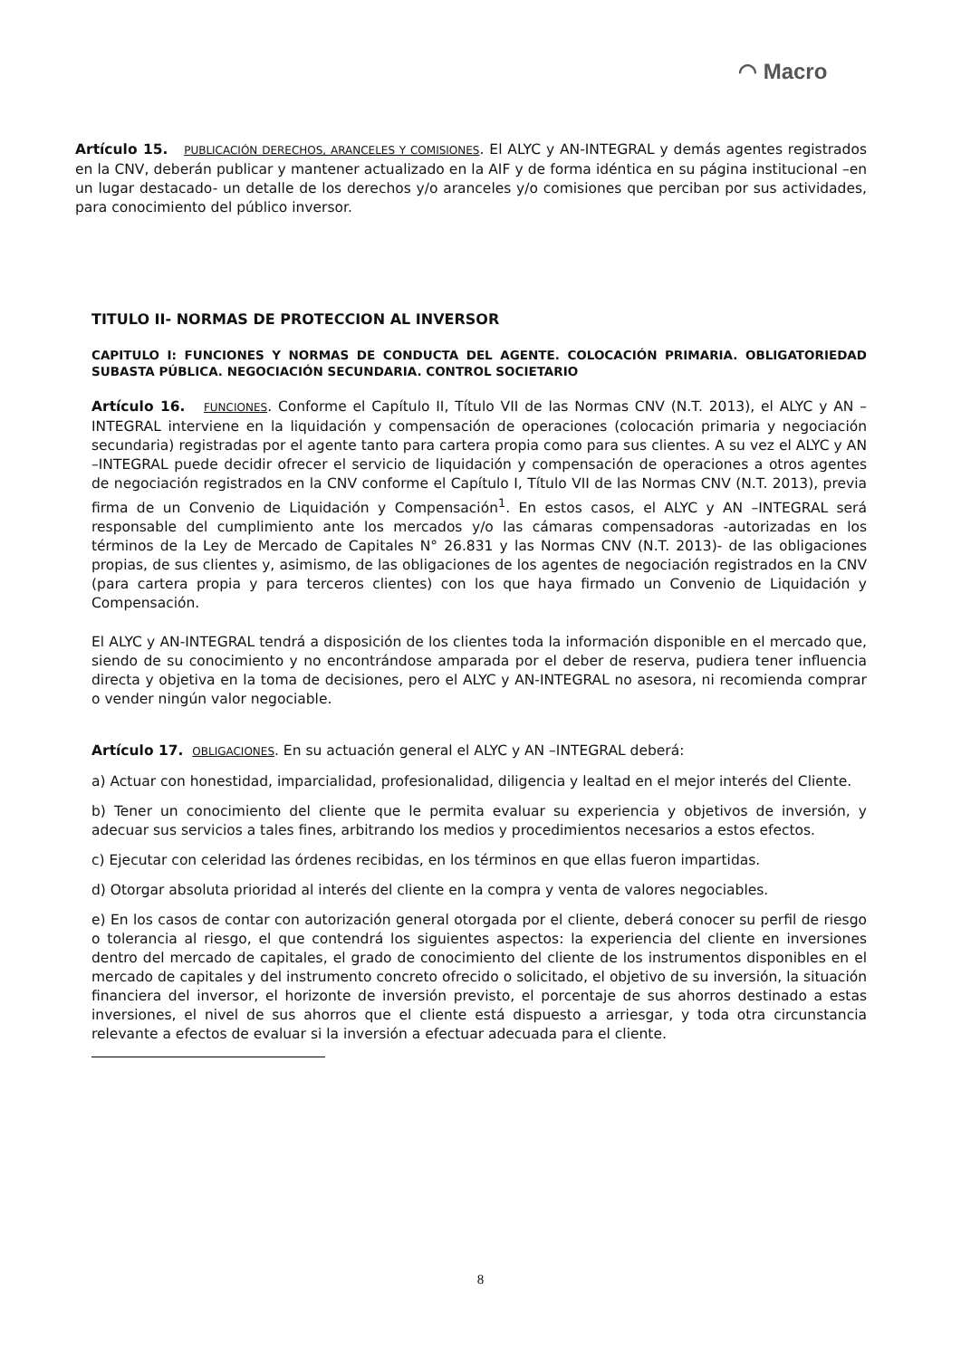◠ Macro
Artículo 15. PUBLICACIÓN DERECHOS, ARANCELES Y COMISIONES. El ALYC y AN-INTEGRAL y demás agentes registrados en la CNV, deberán publicar y mantener actualizado en la AIF y de forma idéntica en su página institucional –en un lugar destacado- un detalle de los derechos y/o aranceles y/o comisiones que perciban por sus actividades, para conocimiento del público inversor.
TITULO II- NORMAS DE PROTECCION AL INVERSOR
CAPITULO I: FUNCIONES Y NORMAS DE CONDUCTA DEL AGENTE. COLOCACIÓN PRIMARIA. OBLIGATORIEDAD SUBASTA PÚBLICA. NEGOCIACIÓN SECUNDARIA. CONTROL SOCIETARIO
Artículo 16. FUNCIONES. Conforme el Capítulo II, Título VII de las Normas CNV (N.T. 2013), el ALYC y AN –INTEGRAL interviene en la liquidación y compensación de operaciones (colocación primaria y negociación secundaria) registradas por el agente tanto para cartera propia como para sus clientes. A su vez el ALYC y AN –INTEGRAL puede decidir ofrecer el servicio de liquidación y compensación de operaciones a otros agentes de negociación registrados en la CNV conforme el Capítulo I, Título VII de las Normas CNV (N.T. 2013), previa firma de un Convenio de Liquidación y Compensación<sup>1</sup>. En estos casos, el ALYC y AN –INTEGRAL será responsable del cumplimiento ante los mercados y/o las cámaras compensadoras -autorizadas en los términos de la Ley de Mercado de Capitales N° 26.831 y las Normas CNV (N.T. 2013)- de las obligaciones propias, de sus clientes y, asimismo, de las obligaciones de los agentes de negociación registrados en la CNV (para cartera propia y para terceros clientes) con los que haya firmado un Convenio de Liquidación y Compensación.
El ALYC y AN-INTEGRAL tendrá a disposición de los clientes toda la información disponible en el mercado que, siendo de su conocimiento y no encontrándose amparada por el deber de reserva, pudiera tener influencia directa y objetiva en la toma de decisiones, pero el ALYC y AN-INTEGRAL no asesora, ni recomienda comprar o vender ningún valor negociable.
Artículo 17. OBLIGACIONES. En su actuación general el ALYC y AN –INTEGRAL deberá:
a) Actuar con honestidad, imparcialidad, profesionalidad, diligencia y lealtad en el mejor interés del Cliente.
b) Tener un conocimiento del cliente que le permita evaluar su experiencia y objetivos de inversión, y adecuar sus servicios a tales fines, arbitrando los medios y procedimientos necesarios a estos efectos.
c) Ejecutar con celeridad las órdenes recibidas, en los términos en que ellas fueron impartidas.
d) Otorgar absoluta prioridad al interés del cliente en la compra y venta de valores negociables.
e) En los casos de contar con autorización general otorgada por el cliente, deberá conocer su perfil de riesgo o tolerancia al riesgo, el que contendrá los siguientes aspectos: la experiencia del cliente en inversiones dentro del mercado de capitales, el grado de conocimiento del cliente de los instrumentos disponibles en el mercado de capitales y del instrumento concreto ofrecido o solicitado, el objetivo de su inversión, la situación financiera del inversor, el horizonte de inversión previsto, el porcentaje de sus ahorros destinado a estas inversiones, el nivel de sus ahorros que el cliente está dispuesto a arriesgar, y toda otra circunstancia relevante a efectos de evaluar si la inversión a efectuar adecuada para el cliente.
8